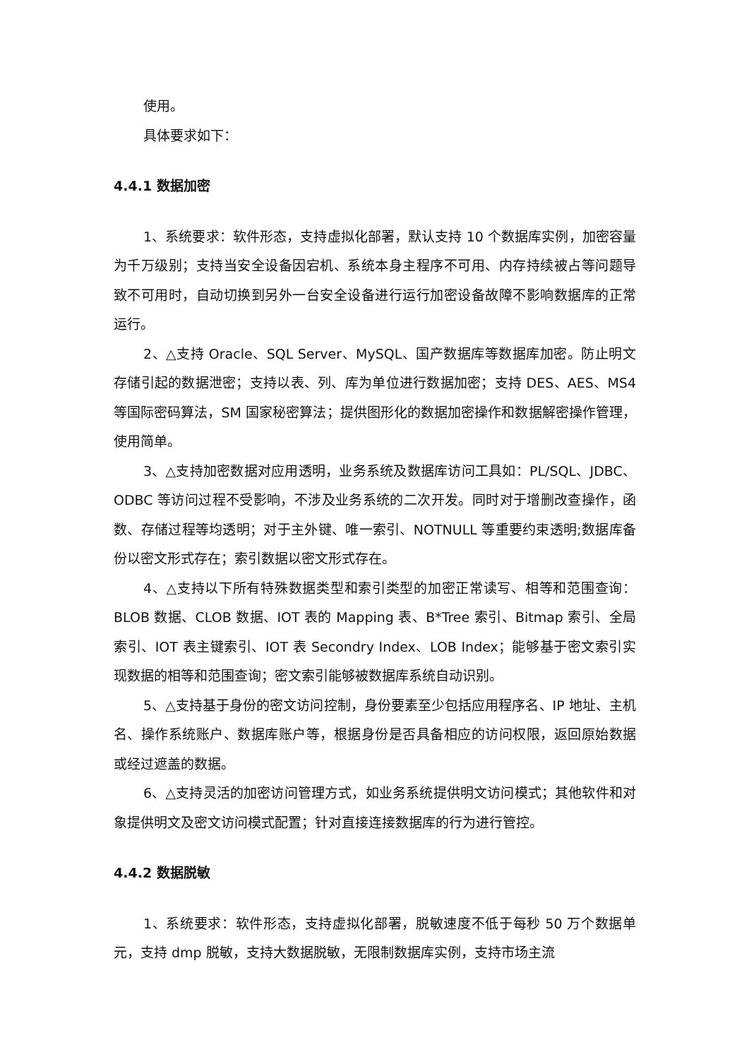使用。
具体要求如下：
4.4.1 数据加密
1、系统要求：软件形态，支持虚拟化部署，默认支持 10 个数据库实例，加密容量为千万级别；支持当安全设备因宕机、系统本身主程序不可用、内存持续被占等问题导致不可用时，自动切换到另外一台安全设备进行运行加密设备故障不影响数据库的正常运行。
2、△支持 Oracle、SQL Server、MySQL、国产数据库等数据库加密。防止明文存储引起的数据泄密；支持以表、列、库为单位进行数据加密；支持 DES、AES、MS4 等国际密码算法，SM 国家秘密算法；提供图形化的数据加密操作和数据解密操作管理，使用简单。
3、△支持加密数据对应用透明，业务系统及数据库访问工具如：PL/SQL、JDBC、ODBC 等访问过程不受影响，不涉及业务系统的二次开发。同时对于增删改查操作，函数、存储过程等均透明；对于主外键、唯一索引、NOTNULL 等重要约束透明;数据库备份以密文形式存在；索引数据以密文形式存在。
4、△支持以下所有特殊数据类型和索引类型的加密正常读写、相等和范围查询：BLOB 数据、CLOB 数据、IOT 表的 Mapping 表、B*Tree 索引、Bitmap 索引、全局索引、IOT 表主键索引、IOT 表 Secondry Index、LOB Index；能够基于密文索引实现数据的相等和范围查询；密文索引能够被数据库系统自动识别。
5、△支持基于身份的密文访问控制，身份要素至少包括应用程序名、IP 地址、主机名、操作系统账户、数据库账户等，根据身份是否具备相应的访问权限，返回原始数据或经过遮盖的数据。
6、△支持灵活的加密访问管理方式，如业务系统提供明文访问模式；其他软件和对象提供明文及密文访问模式配置；针对直接连接数据库的行为进行管控。
4.4.2 数据脱敏
1、系统要求：软件形态，支持虚拟化部署，脱敏速度不低于每秒 50 万个数据单元，支持 dmp 脱敏，支持大数据脱敏，无限制数据库实例，支持市场主流